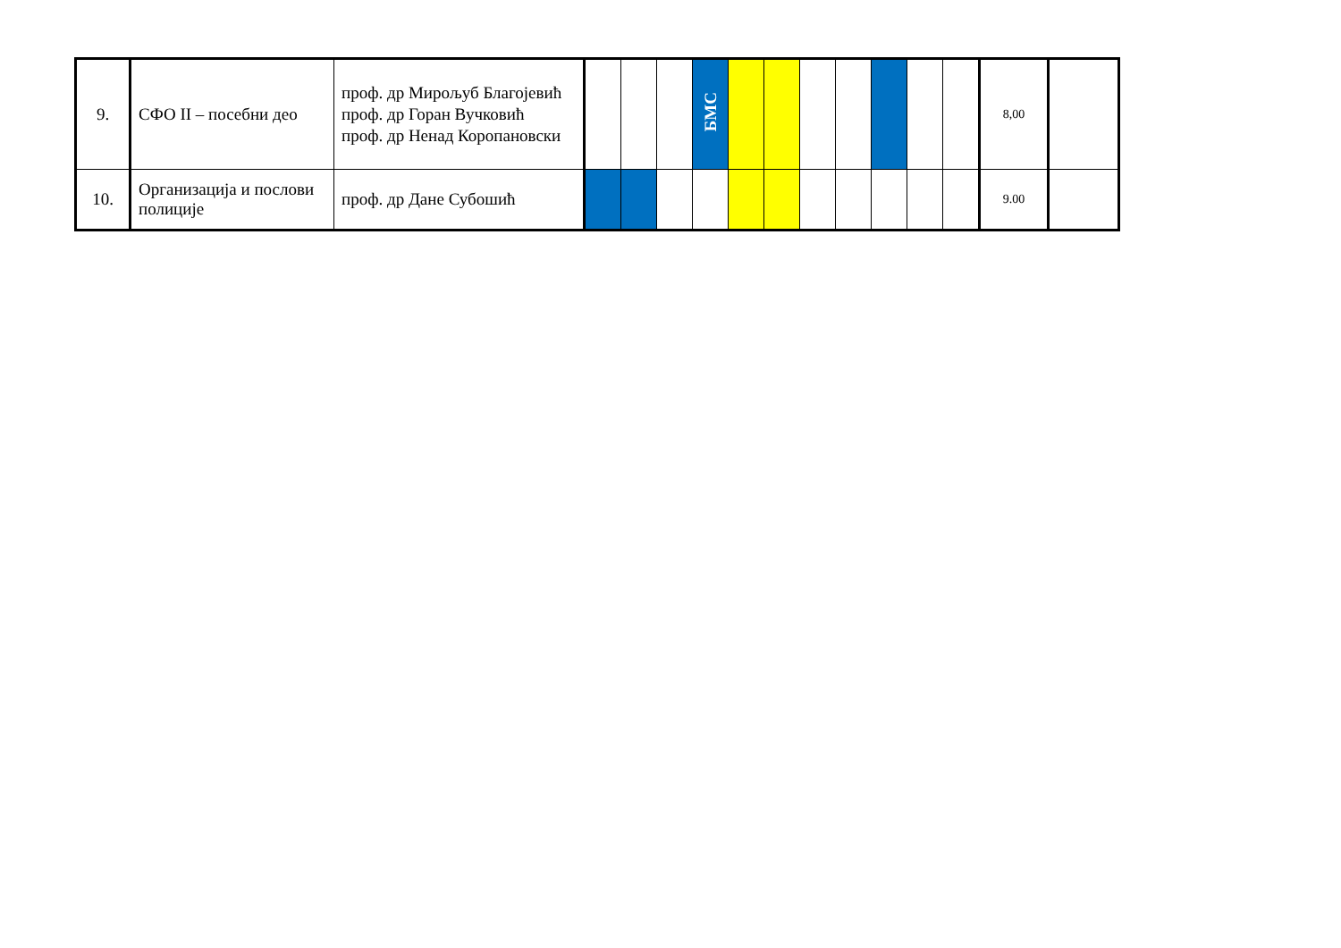| 9. | СФО II – посебни део | проф. др Мирољуб Благојевић проф. др Горан Вучковић проф. др Ненад Коропановски | | | | БМС | | | | | | | | 8,00 | |
| 10. | Организација и послови полиције | проф. др Дане Субошић | | | | | | | | | | | | 9.00 | |